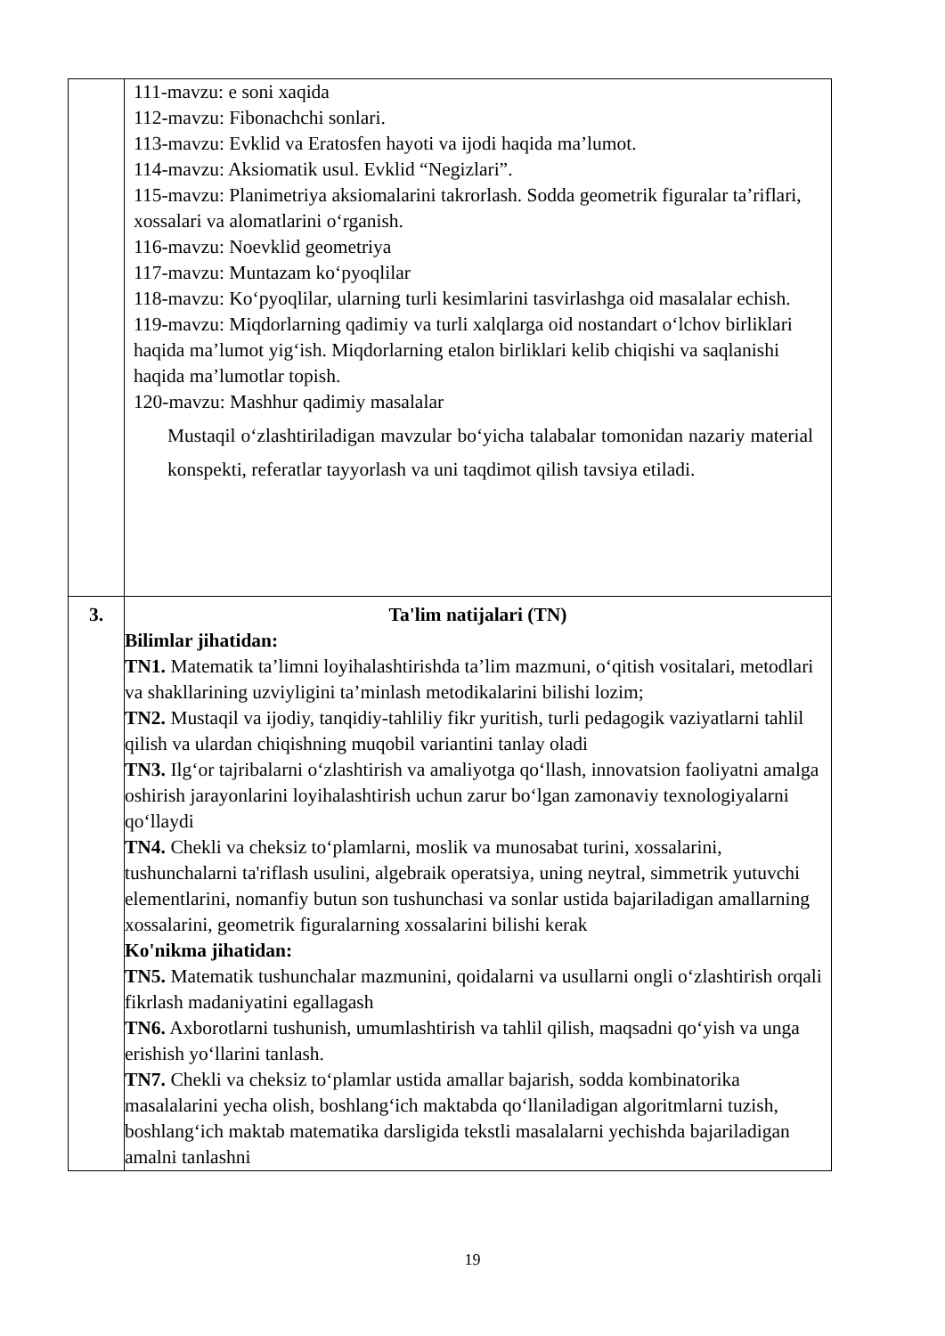| | 111-mavzu: e soni xaqida 112-mavzu: Fibonachchi sonlari. 113-mavzu: Evklid va Eratosfen hayoti va ijodi haqida ma’lumot. 114-mavzu: Aksiomatik usul. Evklid “Negizlari”. 115-mavzu: Planimetriya aksiomalarini takrorlash. Sodda geometrik figuralar ta’riflari, xossalari va alomatlarini o‘rganish. 116-mavzu: Noevklid geometriya 117-mavzu: Muntazam ko‘pyoqlilar 118-mavzu: Ko‘pyoqlilar, ularning turli kesimlarini tasvirlashga oid masalalar echish. 119-mavzu: Miqdorlarning qadimiy va turli xalqlarga oid nostandart o‘lchov birliklari haqida ma’lumot yig‘ish. Miqdorlarning etalon birliklari kelib chiqishi va saqlanishi haqida ma’lumotlar topish. 120-mavzu: Mashhur qadimiy masalalar Mustaqil o‘zlashtiriladigan mavzular bo‘yicha talabalar tomonidan nazariy material konspekti, referatlar tayyorlash va uni taqdimot qilish tavsiya etiladi. |
| 3. | Ta'lim natijalari (TN) Bilimlar jihatidan: TN1. Matematik ta’limni loyihalashtirishda ta’lim mazmuni, o‘qitish vositalari, metodlari va shakllarining uzviyligini ta’minlash metodikalarini bilishi lozim; TN2. Mustaqil va ijodiy, tanqidiy-tahliliy fikr yuritish, turli pedagogik vaziyatlarni tahlil qilish va ulardan chiqishning muqobil variantini tanlay oladi TN3. Ilg‘or tajribalarni o‘zlashtirish va amaliyotga qo‘llash, innovatsion faoliyatni amalga oshirish jarayonlarini loyihalashtirish uchun zarur bo‘lgan zamonaviy texnologiyalarni qo‘llaydi TN4. Chekli va cheksiz to‘plamlarni, moslik va munosabat turini, xossalarini, tushunchalarni ta'riflash usulini, algebraik operatsiya, uning neytral, simmetrik yutuvchi elementlarini, nomanfiy butun son tushunchasi va sonlar ustida bajariladigan amallarning xossalarini, geometrik figuralarning xossalarini bilishi kerak Ko'nikma jihatidan: TN5. Matematik tushunchalar mazmunini, qoidalarni va usullarni ongli o‘zlashtirish orqali fikrlash madaniyatini egallagash TN6. Axborotlarni tushunish, umumlashtirish va tahlil qilish, maqsadni qo‘yish va unga erishish yo‘llarini tanlash. TN7. Chekli va cheksiz to‘plamlar ustida amallar bajarish, sodda kombinatorika masalalarini yecha olish, boshlang‘ich maktabda qo‘llaniladigan algoritmlarni tuzish, boshlang‘ich maktab matematika darsligida tekstli masalalarni yechishda bajariladigan amalni tanlashni |
19